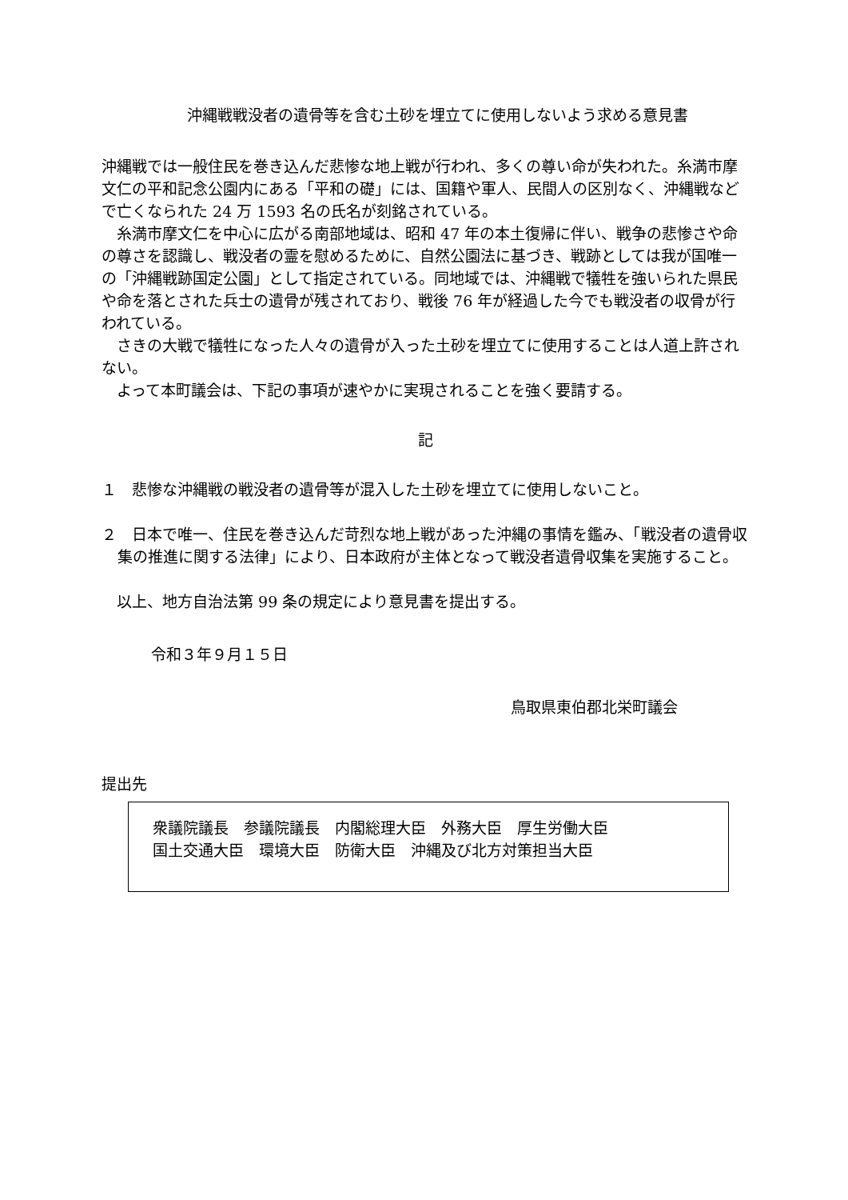沖縄戦戦没者の遺骨等を含む土砂を埋立てに使用しないよう求める意見書
沖縄戦では一般住民を巻き込んだ悲惨な地上戦が行われ、多くの尊い命が失われた。糸満市摩文仁の平和記念公園内にある「平和の礎」には、国籍や軍人、民間人の区別なく、沖縄戦などで亡くなられた 24 万 1593 名の氏名が刻銘されている。
　糸満市摩文仁を中心に広がる南部地域は、昭和 47 年の本土復帰に伴い、戦争の悲惨さや命の尊さを認識し、戦没者の霊を慰めるために、自然公園法に基づき、戦跡としては我が国唯一の「沖縄戦跡国定公園」として指定されている。同地域では、沖縄戦で犠牲を強いられた県民や命を落とされた兵士の遺骨が残されており、戦後 76 年が経過した今でも戦没者の収骨が行われている。
　さきの大戦で犠牲になった人々の遺骨が入った土砂を埋立てに使用することは人道上許されない。
　よって本町議会は、下記の事項が速やかに実現されることを強く要請する。
記
１　悲惨な沖縄戦の戦没者の遺骨等が混入した土砂を埋立てに使用しないこと。
２　日本で唯一、住民を巻き込んだ苛烈な地上戦があった沖縄の事情を鑑み、「戦没者の遺骨収集の推進に関する法律」により、日本政府が主体となって戦没者遺骨収集を実施すること。
　以上、地方自治法第 99 条の規定により意見書を提出する。
令和３年９月１５日
鳥取県東伯郡北栄町議会
提出先
衆議院議長　参議院議長　内閣総理大臣　外務大臣　厚生労働大臣
国土交通大臣　環境大臣　防衛大臣　沖縄及び北方対策担当大臣